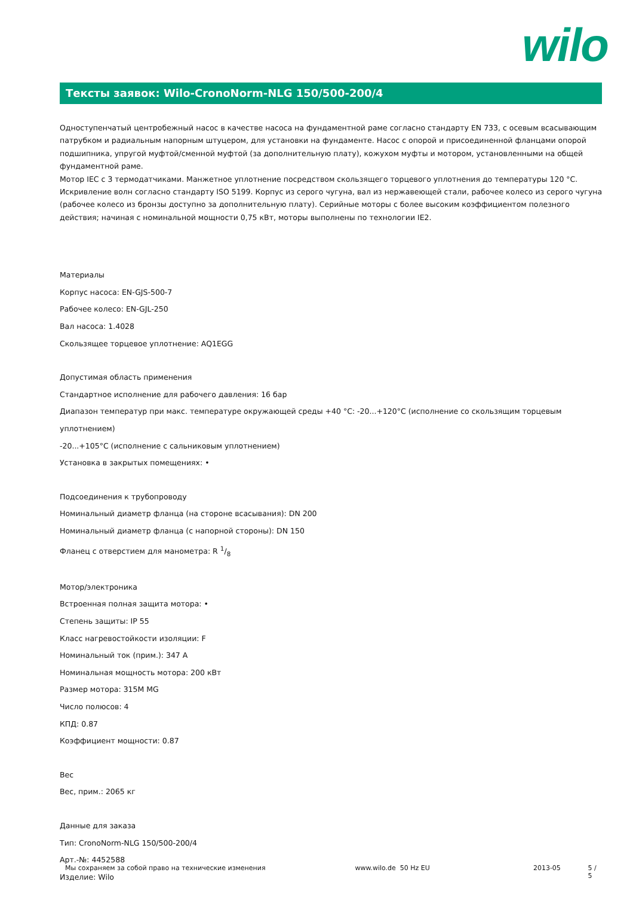wilo
Тексты заявок: Wilo-CronoNorm-NLG 150/500-200/4
Одноступенчатый центробежный насос в качестве насоса на фундаментной раме согласно стандарту EN 733, с осевым всасывающим патрубком и радиальным напорным штуцером, для установки на фундаменте. Насос с опорой и присоединенной фланцами опорой подшипника, упругой муфтой/сменной муфтой (за дополнительную плату), кожухом муфты и мотором, установленными на общей фундаментной раме.
Мотор IEC с 3 термодатчиками. Манжетное уплотнение посредством скользящего торцевого уплотнения до температуры 120 °C. Искривление волн согласно стандарту ISO 5199. Корпус из серого чугуна, вал из нержавеющей стали, рабочее колесо из серого чугуна (рабочее колесо из бронзы доступно за дополнительную плату). Серийные моторы с более высоким коэффициентом полезного действия; начиная с номинальной мощности 0,75 кВт, моторы выполнены по технологии IE2.
Материалы
Корпус насоса: EN-GJS-500-7
Рабочее колесо: EN-GJL-250
Вал насоса: 1.4028
Скользящее торцевое уплотнение: AQ1EGG
Допустимая область применения
Стандартное исполнение для рабочего давления: 16 бар
Диапазон температур при макс. температуре окружающей среды +40 °C: -20...+120°C (исполнение со скользящим торцевым уплотнением)
-20...+105°C (исполнение с сальниковым уплотнением)
Установка в закрытых помещениях: •
Подсоединения к трубопроводу
Номинальный диаметр фланца (на стороне всасывания): DN 200
Номинальный диаметр фланца (с напорной стороны): DN 150
Фланец с отверстием для манометра: R 1/8
Мотор/электроника
Встроенная полная защита мотора: •
Степень защиты: IP 55
Класс нагревостойкости изоляции: F
Номинальный ток (прим.): 347 A
Номинальная мощность мотора: 200 кВт
Размер мотора: 315M MG
Число полюсов: 4
КПД: 0.87
Коэффициент мощности: 0.87
Вес
Вес, прим.: 2065 кг
Данные для заказа
Тип: CronoNorm-NLG 150/500-200/4
Арт.-№: 4452588
Изделие: Wilo
Мы сохраняем за собой право на технические изменения www.wilo.de 50 Hz EU 2013-05 5 / 5